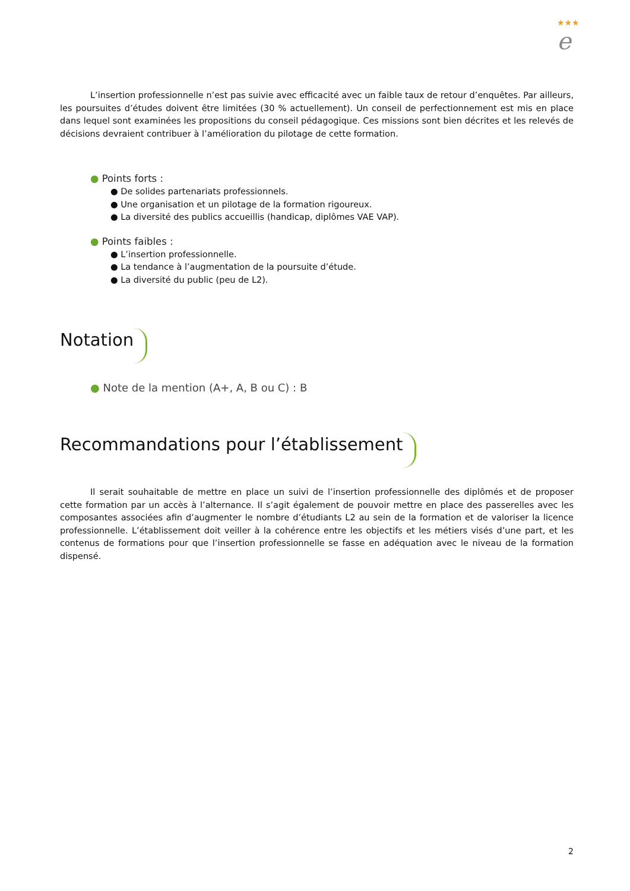★★★
e
L’insertion professionnelle n’est pas suivie avec efficacité avec un faible taux de retour d’enquêtes. Par ailleurs, les poursuites d’études doivent être limitées (30 % actuellement). Un conseil de perfectionnement est mis en place dans lequel sont examinées les propositions du conseil pédagogique. Ces missions sont bien décrites et les relevés de décisions devraient contribuer à l’amélioration du pilotage de cette formation.
● Points forts :
● De solides partenariats professionnels.
● Une organisation et un pilotage de la formation rigoureux.
● La diversité des publics accueillis (handicap, diplômes VAE VAP).
● Points faibles :
● L’insertion professionnelle.
● La tendance à l’augmentation de la poursuite d’étude.
● La diversité du public (peu de L2).
Notation
● Note de la mention (A+, A, B ou C) : B
Recommandations pour l’établissement
Il serait souhaitable de mettre en place un suivi de l’insertion professionnelle des diplômés et de proposer cette formation par un accès à l’alternance. Il s’agit également de pouvoir mettre en place des passerelles avec les composantes associées afin d’augmenter le nombre d’étudiants L2 au sein de la formation et de valoriser la licence professionnelle. L’établissement doit veiller à la cohérence entre les objectifs et les métiers visés d’une part, et les contenus de formations pour que l’insertion professionnelle se fasse en adéquation avec le niveau de la formation dispensé.
2